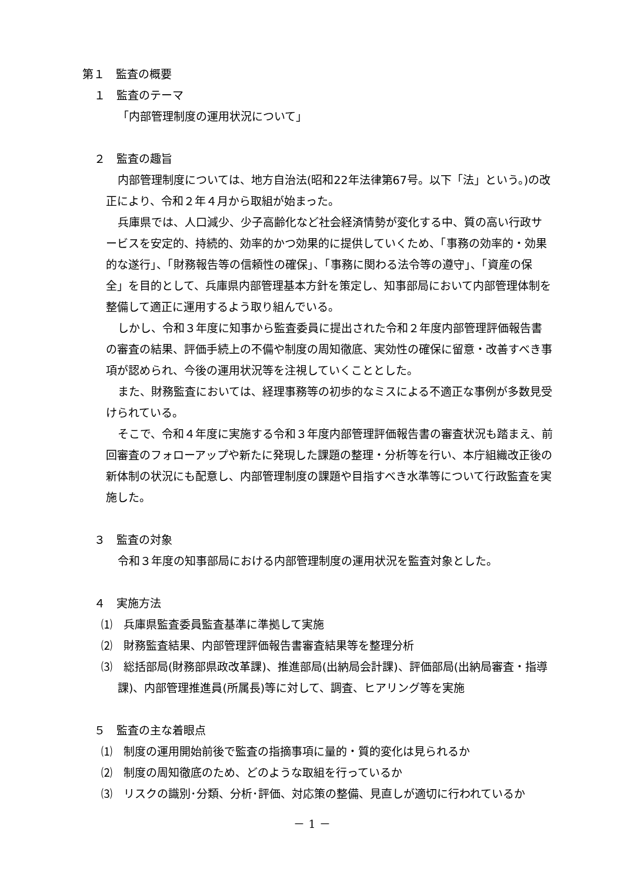第１　監査の概要
１　監査のテーマ
「内部管理制度の運用状況について」
２　監査の趣旨
内部管理制度については、地方自治法(昭和22年法律第67号。以下「法」という。)の改正により、令和２年４月から取組が始まった。
兵庫県では、人口減少、少子高齢化など社会経済情勢が変化する中、質の高い行政サービスを安定的、持続的、効率的かつ効果的に提供していくため、「事務の効率的・効果的な遂行」、「財務報告等の信頼性の確保」、「事務に関わる法令等の遵守」、「資産の保全」を目的として、兵庫県内部管理基本方針を策定し、知事部局において内部管理体制を整備して適正に運用するよう取り組んでいる。
しかし、令和３年度に知事から監査委員に提出された令和２年度内部管理評価報告書の審査の結果、評価手続上の不備や制度の周知徹底、実効性の確保に留意・改善すべき事項が認められ、今後の運用状況等を注視していくこととした。
また、財務監査においては、経理事務等の初歩的なミスによる不適正な事例が多数見受けられている。
そこで、令和４年度に実施する令和３年度内部管理評価報告書の審査状況も踏まえ、前回審査のフォローアップや新たに発現した課題の整理・分析等を行い、本庁組織改正後の新体制の状況にも配意し、内部管理制度の課題や目指すべき水準等について行政監査を実施した。
３　監査の対象
令和３年度の知事部局における内部管理制度の運用状況を監査対象とした。
４　実施方法
⑴　兵庫県監査委員監査基準に準拠して実施
⑵　財務監査結果、内部管理評価報告書審査結果等を整理分析
⑶　総括部局(財務部県政改革課)、推進部局(出納局会計課)、評価部局(出納局審査・指導課)、内部管理推進員(所属長)等に対して、調査、ヒアリング等を実施
５　監査の主な着眼点
⑴　制度の運用開始前後で監査の指摘事項に量的・質的変化は見られるか
⑵　制度の周知徹底のため、どのような取組を行っているか
⑶　リスクの識別･分類、分析･評価、対応策の整備、見直しが適切に行われているか
－ 1 －